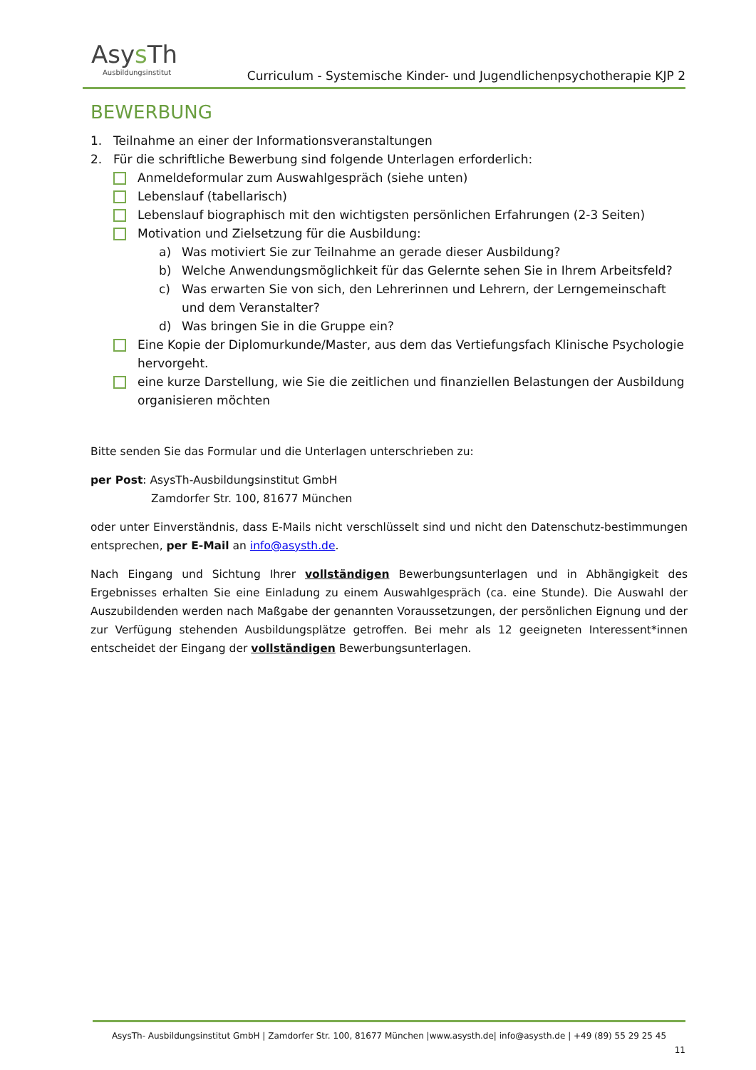Asys Th
Ausbildungsinstitut
Curriculum - Systemische Kinder- und Jugendlichenpsychotherapie KJP 2
BEWERBUNG
1. Teilnahme an einer der Informationsveranstaltungen
2. Für die schriftliche Bewerbung sind folgende Unterlagen erforderlich:
Anmeldeformular zum Auswahlgespräch (siehe unten)
Lebenslauf (tabellarisch)
Lebenslauf biographisch mit den wichtigsten persönlichen Erfahrungen (2-3 Seiten)
Motivation und Zielsetzung für die Ausbildung:
a) Was motiviert Sie zur Teilnahme an gerade dieser Ausbildung?
b) Welche Anwendungsmöglichkeit für das Gelernte sehen Sie in Ihrem Arbeitsfeld?
c) Was erwarten Sie von sich, den Lehrerinnen und Lehrern, der Lerngemeinschaft und dem Veranstalter?
d) Was bringen Sie in die Gruppe ein?
Eine Kopie der Diplomurkunde/Master, aus dem das Vertiefungsfach Klinische Psychologie hervorgeht.
eine kurze Darstellung, wie Sie die zeitlichen und finanziellen Belastungen der Ausbildung organisieren möchten
Bitte senden Sie das Formular und die Unterlagen unterschrieben zu:
per Post: AsysTh-Ausbildungsinstitut GmbH
Zamdorfer Str. 100, 81677 München
oder unter Einverständnis, dass E-Mails nicht verschlüsselt sind und nicht den Datenschutz-bestimmungen entsprechen, per E-Mail an info@asysth.de.
Nach Eingang und Sichtung Ihrer vollständigen Bewerbungsunterlagen und in Abhängigkeit des Ergebnisses erhalten Sie eine Einladung zu einem Auswahlgespräch (ca. eine Stunde). Die Auswahl der Auszubildenden werden nach Maßgabe der genannten Voraussetzungen, der persönlichen Eignung und der zur Verfügung stehenden Ausbildungsplätze getroffen. Bei mehr als 12 geeigneten Interessent*innen entscheidet der Eingang der vollständigen Bewerbungsunterlagen.
AsysTh- Ausbildungsinstitut GmbH | Zamdorfer Str. 100, 81677 München |www.asysth.de| info@asysth.de | +49 (89) 55 29 25 45
11